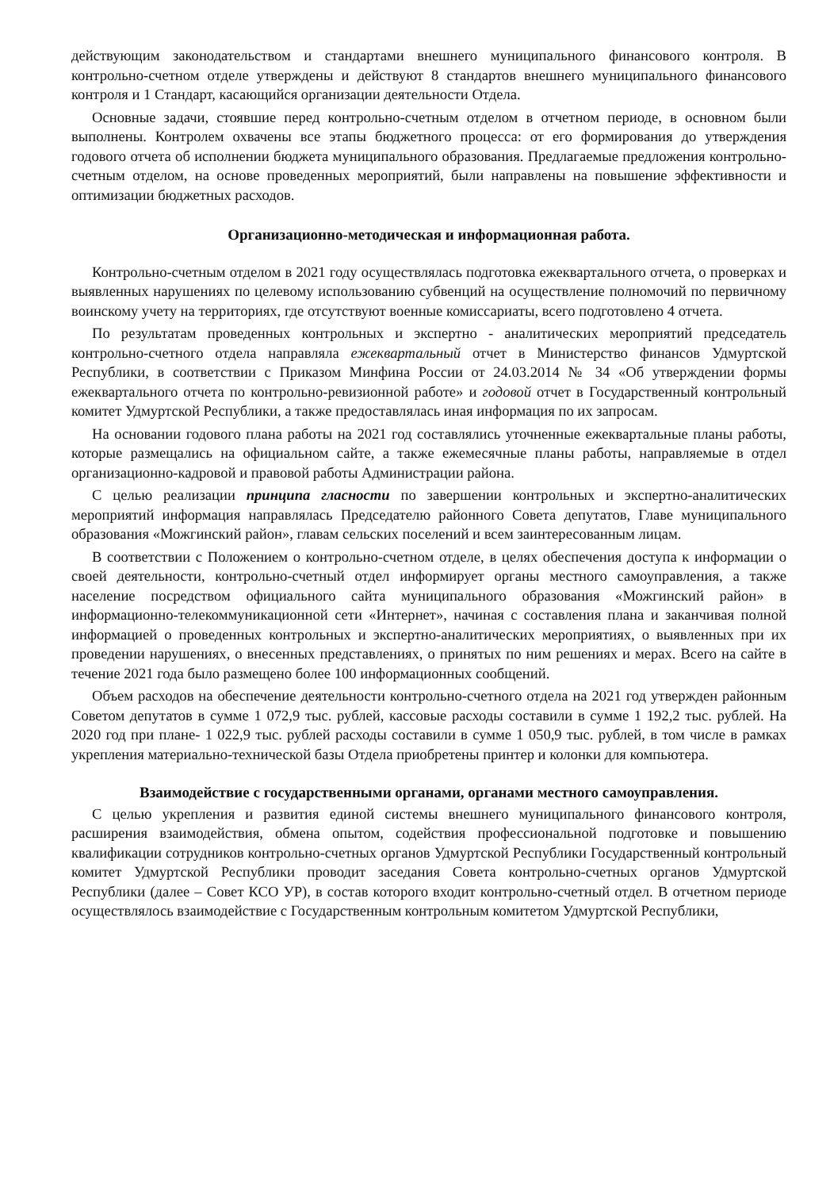действующим законодательством и стандартами внешнего муниципального финансового контроля. В контрольно-счетном отделе утверждены и действуют 8 стандартов внешнего муниципального финансового контроля и 1 Стандарт, касающийся организации деятельности Отдела.
Основные задачи, стоявшие перед контрольно-счетным отделом в отчетном периоде, в основном были выполнены. Контролем охвачены все этапы бюджетного процесса: от его формирования до утверждения годового отчета об исполнении бюджета муниципального образования. Предлагаемые предложения контрольно-счетным отделом, на основе проведенных мероприятий, были направлены на повышение эффективности и оптимизации бюджетных расходов.
Организационно-методическая и информационная работа.
Контрольно-счетным отделом в 2021 году осуществлялась подготовка ежеквартального отчета, о проверках и выявленных нарушениях по целевому использованию субвенций на осуществление полномочий по первичному воинскому учету на территориях, где отсутствуют военные комиссариаты, всего подготовлено 4 отчета.
По результатам проведенных контрольных и экспертно - аналитических мероприятий председатель контрольно-счетного отдела направляла ежеквартальный отчет в Министерство финансов Удмуртской Республики, в соответствии с Приказом Минфина России от 24.03.2014 № 34 «Об утверждении формы ежеквартального отчета по контрольно-ревизионной работе» и годовой отчет в Государственный контрольный комитет Удмуртской Республики, а также предоставлялась иная информация по их запросам.
На основании годового плана работы на 2021 год составлялись уточненные ежеквартальные планы работы, которые размещались на официальном сайте, а также ежемесячные планы работы, направляемые в отдел организационно-кадровой и правовой работы Администрации района.
С целью реализации принципа гласности по завершении контрольных и экспертно-аналитических мероприятий информация направлялась Председателю районного Совета депутатов, Главе муниципального образования «Можгинский район», главам сельских поселений и всем заинтересованным лицам.
В соответствии с Положением о контрольно-счетном отделе, в целях обеспечения доступа к информации о своей деятельности, контрольно-счетный отдел информирует органы местного самоуправления, а также население посредством официального сайта муниципального образования «Можгинский район» в информационно-телекоммуникационной сети «Интернет», начиная с составления плана и заканчивая полной информацией о проведенных контрольных и экспертно-аналитических мероприятиях, о выявленных при их проведении нарушениях, о внесенных представлениях, о принятых по ним решениях и мерах. Всего на сайте в течение 2021 года было размещено более 100 информационных сообщений.
Объем расходов на обеспечение деятельности контрольно-счетного отдела на 2021 год утвержден районным Советом депутатов в сумме 1 072,9 тыс. рублей, кассовые расходы составили в сумме 1 192,2 тыс. рублей. На 2020 год при плане- 1 022,9 тыс. рублей расходы составили в сумме 1 050,9 тыс. рублей, в том числе в рамках укрепления материально-технической базы Отдела приобретены принтер и колонки для компьютера.
Взаимодействие с государственными органами, органами местного самоуправления.
С целью укрепления и развития единой системы внешнего муниципального финансового контроля, расширения взаимодействия, обмена опытом, содействия профессиональной подготовке и повышению квалификации сотрудников контрольно-счетных органов Удмуртской Республики Государственный контрольный комитет Удмуртской Республики проводит заседания Совета контрольно-счетных органов Удмуртской Республики (далее – Совет КСО УР), в состав которого входит контрольно-счетный отдел. В отчетном периоде осуществлялось взаимодействие с Государственным контрольным комитетом Удмуртской Республики,